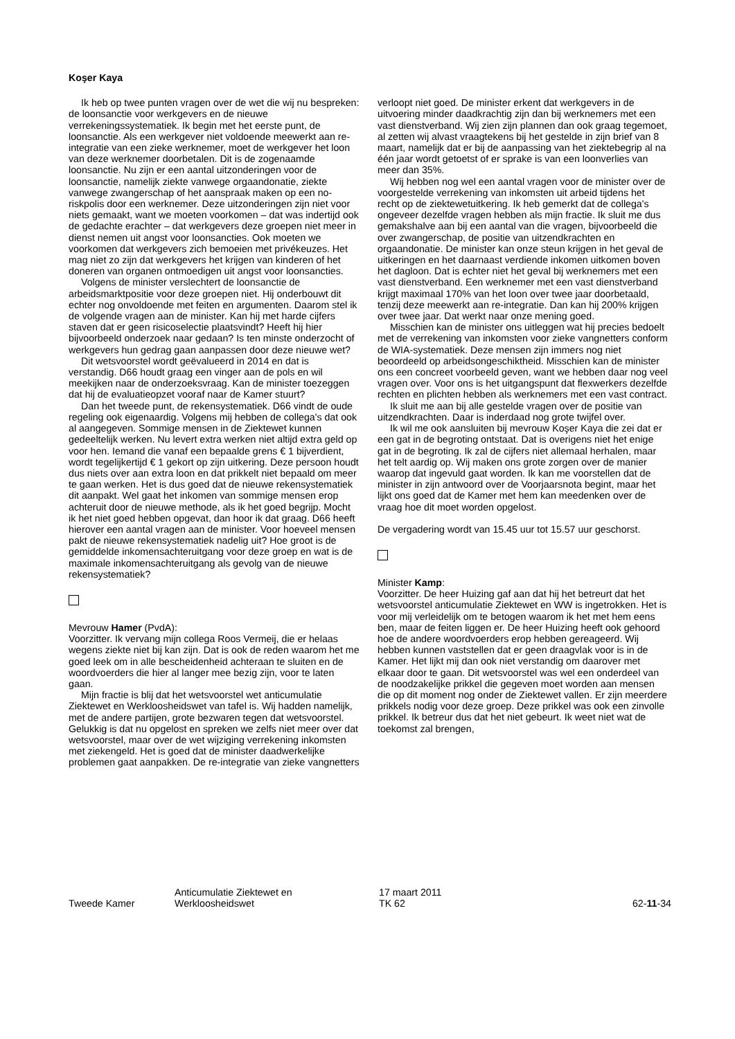Koşer Kaya
Ik heb op twee punten vragen over de wet die wij nu bespreken: de loonsanctie voor werkgevers en de nieuwe verrekeningssystematiek. Ik begin met het eerste punt, de loonsanctie. Als een werkgever niet voldoende meewerkt aan re-integratie van een zieke werknemer, moet de werkgever het loon van deze werknemer doorbetalen. Dit is de zogenaamde loonsanctie. Nu zijn er een aantal uitzonderingen voor de loonsanctie, namelijk ziekte vanwege orgaandonatie, ziekte vanwege zwangerschap of het aanspraak maken op een no-riskpolis door een werknemer. Deze uitzonderingen zijn niet voor niets gemaakt, want we moeten voorkomen – dat was indertijd ook de gedachte erachter – dat werkgevers deze groepen niet meer in dienst nemen uit angst voor loonsancties. Ook moeten we voorkomen dat werkgevers zich bemoeien met privékeuzes. Het mag niet zo zijn dat werkgevers het krijgen van kinderen of het doneren van organen ontmoedigen uit angst voor loonsancties.
Volgens de minister verslechtert de loonsanctie de arbeidsmarktpositie voor deze groepen niet. Hij onderbouwt dit echter nog onvoldoende met feiten en argumenten. Daarom stel ik de volgende vragen aan de minister. Kan hij met harde cijfers staven dat er geen risicoselectie plaatsvindt? Heeft hij hier bijvoorbeeld onderzoek naar gedaan? Is ten minste onderzocht of werkgevers hun gedrag gaan aanpassen door deze nieuwe wet?
Dit wetsvoorstel wordt geëvalueerd in 2014 en dat is verstandig. D66 houdt graag een vinger aan de pols en wil meekijken naar de onderzoeksvraag. Kan de minister toezeggen dat hij de evaluatieopzet vooraf naar de Kamer stuurt?
Dan het tweede punt, de rekensystematiek. D66 vindt de oude regeling ook eigenaardig. Volgens mij hebben de collega's dat ook al aangegeven. Sommige mensen in de Ziektewet kunnen gedeeltelijk werken. Nu levert extra werken niet altijd extra geld op voor hen. Iemand die vanaf een bepaalde grens € 1 bijverdient, wordt tegelijkertijd € 1 gekort op zijn uitkering. Deze persoon houdt dus niets over aan extra loon en dat prikkelt niet bepaald om meer te gaan werken. Het is dus goed dat de nieuwe rekensystematiek dit aanpakt. Wel gaat het inkomen van sommige mensen erop achteruit door de nieuwe methode, als ik het goed begrijp. Mocht ik het niet goed hebben opgevat, dan hoor ik dat graag. D66 heeft hierover een aantal vragen aan de minister. Voor hoeveel mensen pakt de nieuwe rekensystematiek nadelig uit? Hoe groot is de gemiddelde inkomensachteruitgang voor deze groep en wat is de maximale inkomensachteruitgang als gevolg van de nieuwe rekensystematiek?
Mevrouw Hamer (PvdA):
Voorzitter. Ik vervang mijn collega Roos Vermeij, die er helaas wegens ziekte niet bij kan zijn. Dat is ook de reden waarom het me goed leek om in alle bescheidenheid achteraan te sluiten en de woordvoerders die hier al langer mee bezig zijn, voor te laten gaan.
Mijn fractie is blij dat het wetsvoorstel wet anticumulatie Ziektewet en Werkloosheidswet van tafel is. Wij hadden namelijk, met de andere partijen, grote bezwaren tegen dat wetsvoorstel. Gelukkig is dat nu opgelost en spreken we zelfs niet meer over dat wetsvoorstel, maar over de wet wijziging verrekening inkomsten met ziekengeld. Het is goed dat de minister daadwerkelijke problemen gaat aanpakken. De re-integratie van zieke vangnetters
verloopt niet goed. De minister erkent dat werkgevers in de uitvoering minder daadkrachtig zijn dan bij werknemers met een vast dienstverband. Wij zien zijn plannen dan ook graag tegemoet, al zetten wij alvast vraagtekens bij het gestelde in zijn brief van 8 maart, namelijk dat er bij de aanpassing van het ziektebegrip al na één jaar wordt getoetst of er sprake is van een loonverlies van meer dan 35%.
Wij hebben nog wel een aantal vragen voor de minister over de voorgestelde verrekening van inkomsten uit arbeid tijdens het recht op de ziektewetuitkering. Ik heb gemerkt dat de collega's ongeveer dezelfde vragen hebben als mijn fractie. Ik sluit me dus gemakshalve aan bij een aantal van die vragen, bijvoorbeeld die over zwangerschap, de positie van uitzendkrachten en orgaandonatie. De minister kan onze steun krijgen in het geval de uitkeringen en het daarnaast verdiende inkomen uitkomen boven het dagloon. Dat is echter niet het geval bij werknemers met een vast dienstverband. Een werknemer met een vast dienstverband krijgt maximaal 170% van het loon over twee jaar doorbetaald, tenzij deze meewerkt aan re-integratie. Dan kan hij 200% krijgen over twee jaar. Dat werkt naar onze mening goed.
Misschien kan de minister ons uitleggen wat hij precies bedoelt met de verrekening van inkomsten voor zieke vangnetters conform de WIA-systematiek. Deze mensen zijn immers nog niet beoordeeld op arbeidsongeschiktheid. Misschien kan de minister ons een concreet voorbeeld geven, want we hebben daar nog veel vragen over. Voor ons is het uitgangspunt dat flexwerkers dezelfde rechten en plichten hebben als werknemers met een vast contract.
Ik sluit me aan bij alle gestelde vragen over de positie van uitzendkrachten. Daar is inderdaad nog grote twijfel over.
Ik wil me ook aansluiten bij mevrouw Koşer Kaya die zei dat er een gat in de begroting ontstaat. Dat is overigens niet het enige gat in de begroting. Ik zal de cijfers niet allemaal herhalen, maar het telt aardig op. Wij maken ons grote zorgen over de manier waarop dat ingevuld gaat worden. Ik kan me voorstellen dat de minister in zijn antwoord over de Voorjaarsnota begint, maar het lijkt ons goed dat de Kamer met hem kan meedenken over de vraag hoe dit moet worden opgelost.
De vergadering wordt van 15.45 uur tot 15.57 uur geschorst.
Minister Kamp:
Voorzitter. De heer Huizing gaf aan dat hij het betreurt dat het wetsvoorstel anticumulatie Ziektewet en WW is ingetrokken. Het is voor mij verleidelijk om te betogen waarom ik het met hem eens ben, maar de feiten liggen er. De heer Huizing heeft ook gehoord hoe de andere woordvoerders erop hebben gereageerd. Wij hebben kunnen vaststellen dat er geen draagvlak voor is in de Kamer. Het lijkt mij dan ook niet verstandig om daarover met elkaar door te gaan. Dit wetsvoorstel was wel een onderdeel van de noodzakelijke prikkel die gegeven moet worden aan mensen die op dit moment nog onder de Ziektewet vallen. Er zijn meerdere prikkels nodig voor deze groep. Deze prikkel was ook een zinvolle prikkel. Ik betreur dus dat het niet gebeurt. Ik weet niet wat de toekomst zal brengen,
Tweede Kamer
Anticumulatie Ziektewet en
Werkloosheidswet
17 maart 2011
TK 62
62-11-34